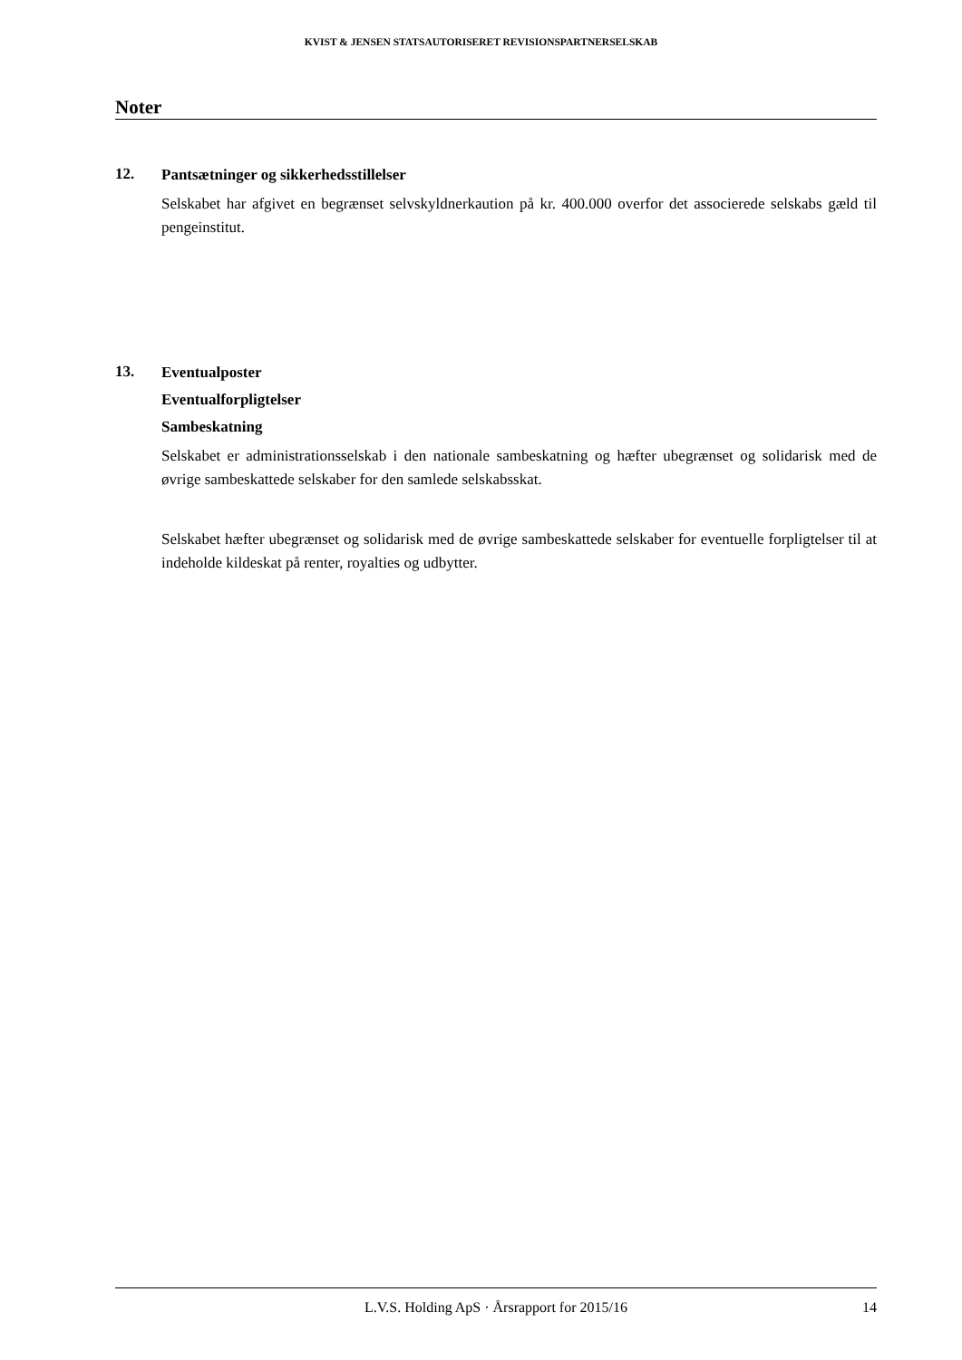KVIST & JENSEN STATSAUTORISERET REVISIONSPARTNERSELSKAB
Noter
12.
Pantsætninger og sikkerhedsstillelser
Selskabet har afgivet en begrænset selvskyldnerkaution på kr. 400.000 overfor det associerede selskabs gæld til pengeinstitut.
13.
Eventualposter
Eventualforpligtelser
Sambeskatning
Selskabet er administrationsselskab i den nationale sambeskatning og hæfter ubegrænset og solidarisk med de øvrige sambeskattede selskaber for den samlede selskabsskat.
Selskabet hæfter ubegrænset og solidarisk med de øvrige sambeskattede selskaber for eventuelle forpligtelser til at indeholde kildeskat på renter, royalties og udbytter.
L.V.S. Holding ApS · Årsrapport for 2015/16 14